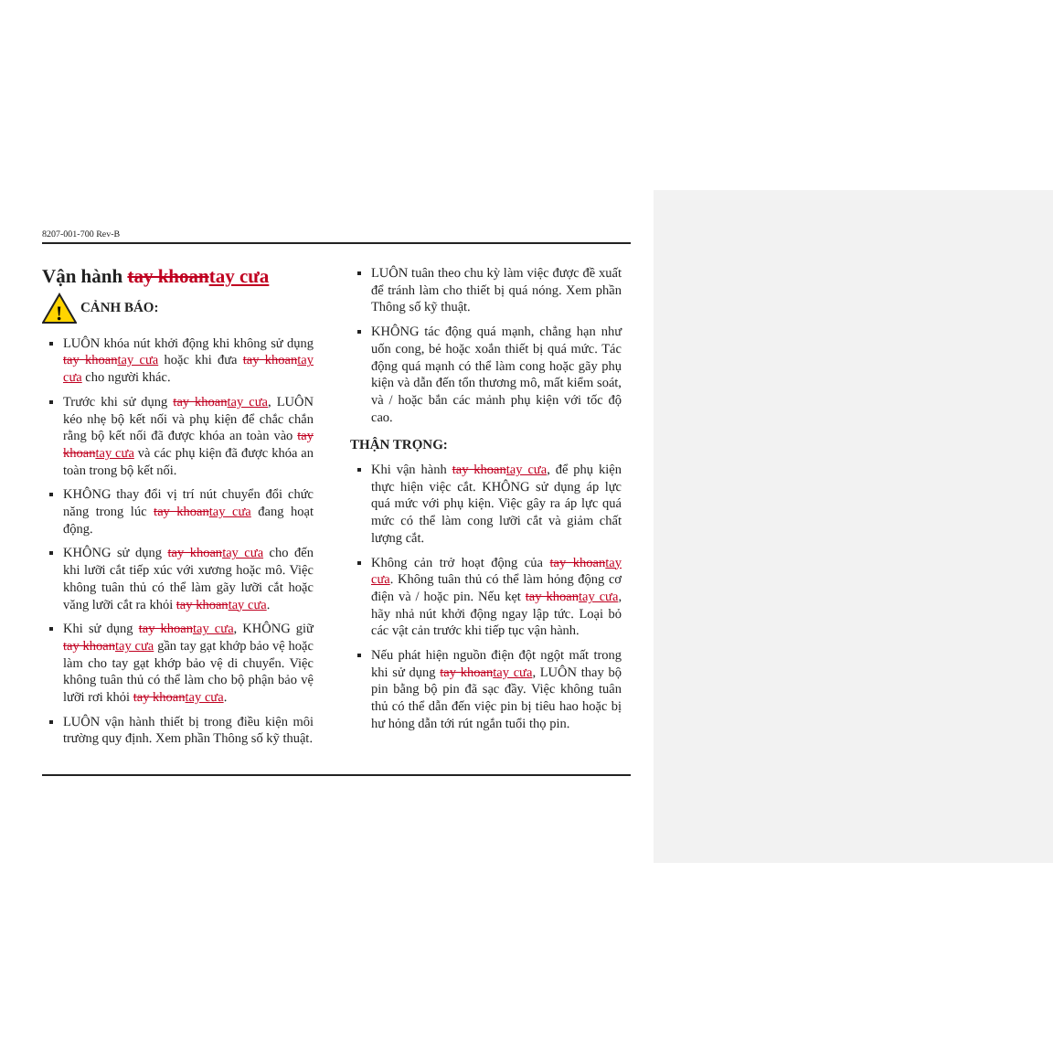8207-001-700 Rev-B
Vận hành tay khoantay cưa
!
CẢNH BÁO:
LUÔN khóa nút khởi động khi không sử dụng tay khoantay cưa hoặc khi đưa tay khoantay cưa cho người khác.
Trước khi sử dụng tay khoantay cưa, LUÔN kéo nhẹ bộ kết nối và phụ kiện để chắc chắn rằng bộ kết nối đã được khóa an toàn vào tay khoantay cưa và các phụ kiện đã được khóa an toàn trong bộ kết nối.
KHÔNG thay đổi vị trí nút chuyển đổi chức năng trong lúc tay khoantay cưa đang hoạt động.
KHÔNG sử dụng tay khoantay cưa cho đến khi lưỡi cắt tiếp xúc với xương hoặc mô. Việc không tuân thủ có thể làm gãy lưỡi cắt hoặc văng lưỡi cắt ra khỏi tay khoantay cưa.
Khi sử dụng tay khoantay cưa, KHÔNG giữ tay khoantay cưa gần tay gạt khớp bảo vệ hoặc làm cho tay gạt khớp bảo vệ di chuyển. Việc không tuân thủ có thể làm cho bộ phận bảo vệ lưỡi rơi khỏi tay khoantay cưa.
LUÔN vận hành thiết bị trong điều kiện môi trường quy định. Xem phần Thông số kỹ thuật.
LUÔN tuân theo chu kỳ làm việc được đề xuất để tránh làm cho thiết bị quá nóng. Xem phần Thông số kỹ thuật.
KHÔNG tác động quá mạnh, chẳng hạn như uốn cong, bẻ hoặc xoắn thiết bị quá mức. Tác động quá mạnh có thể làm cong hoặc gãy phụ kiện và dẫn đến tổn thương mô, mất kiểm soát, và / hoặc bắn các mảnh phụ kiện với tốc độ cao.
THẬN TRỌNG:
Khi vận hành tay khoantay cưa, để phụ kiện thực hiện việc cắt. KHÔNG sử dụng áp lực quá mức với phụ kiện. Việc gây ra áp lực quá mức có thể làm cong lưỡi cắt và giảm chất lượng cắt.
Không cản trở hoạt động của tay khoantay cưa. Không tuân thủ có thể làm hỏng động cơ điện và / hoặc pin. Nếu kẹt tay khoantay cưa, hãy nhả nút khởi động ngay lập tức. Loại bỏ các vật cản trước khi tiếp tục vận hành.
Nếu phát hiện nguồn điện đột ngột mất trong khi sử dụng tay khoantay cưa, LUÔN thay bộ pin bằng bộ pin đã sạc đầy. Việc không tuân thủ có thể dẫn đến việc pin bị tiêu hao hoặc bị hư hỏng dẫn tới rút ngắn tuổi thọ pin.